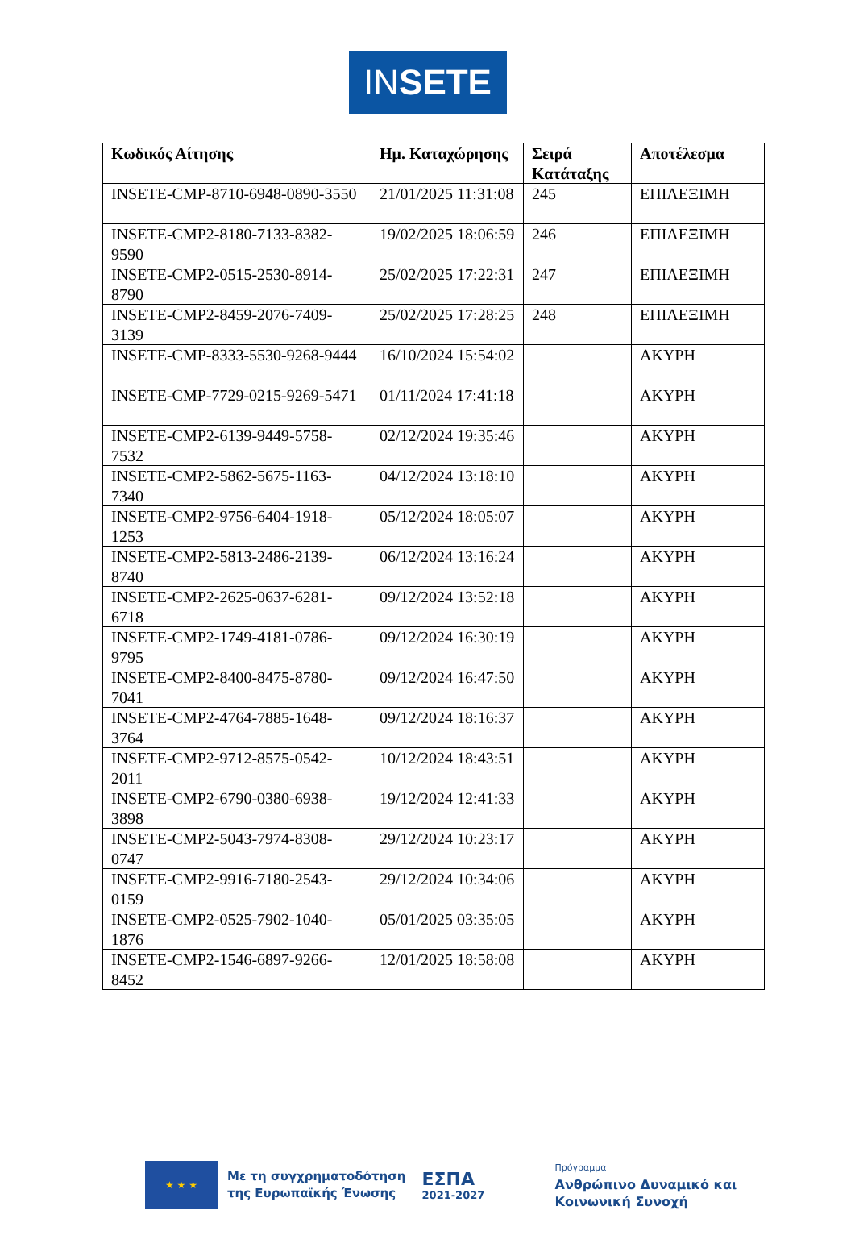INSETE
| Κωδικός Αίτησης | Ημ. Καταχώρησης | Σειρά Κατάταξης | Αποτέλεσμα |
| --- | --- | --- | --- |
| INSETE-CMP-8710-6948-0890-3550 | 21/01/2025 11:31:08 | 245 | ΕΠΙΛΕΞΙΜΗ |
| INSETE-CMP2-8180-7133-8382-9590 | 19/02/2025 18:06:59 | 246 | ΕΠΙΛΕΞΙΜΗ |
| INSETE-CMP2-0515-2530-8914-8790 | 25/02/2025 17:22:31 | 247 | ΕΠΙΛΕΞΙΜΗ |
| INSETE-CMP2-8459-2076-7409-3139 | 25/02/2025 17:28:25 | 248 | ΕΠΙΛΕΞΙΜΗ |
| INSETE-CMP-8333-5530-9268-9444 | 16/10/2024 15:54:02 | | ΑΚΥΡΗ |
| INSETE-CMP-7729-0215-9269-5471 | 01/11/2024 17:41:18 | | ΑΚΥΡΗ |
| INSETE-CMP2-6139-9449-5758-7532 | 02/12/2024 19:35:46 | | ΑΚΥΡΗ |
| INSETE-CMP2-5862-5675-1163-7340 | 04/12/2024 13:18:10 | | ΑΚΥΡΗ |
| INSETE-CMP2-9756-6404-1918-1253 | 05/12/2024 18:05:07 | | ΑΚΥΡΗ |
| INSETE-CMP2-5813-2486-2139-8740 | 06/12/2024 13:16:24 | | ΑΚΥΡΗ |
| INSETE-CMP2-2625-0637-6281-6718 | 09/12/2024 13:52:18 | | ΑΚΥΡΗ |
| INSETE-CMP2-1749-4181-0786-9795 | 09/12/2024 16:30:19 | | ΑΚΥΡΗ |
| INSETE-CMP2-8400-8475-8780-7041 | 09/12/2024 16:47:50 | | ΑΚΥΡΗ |
| INSETE-CMP2-4764-7885-1648-3764 | 09/12/2024 18:16:37 | | ΑΚΥΡΗ |
| INSETE-CMP2-9712-8575-0542-2011 | 10/12/2024 18:43:51 | | ΑΚΥΡΗ |
| INSETE-CMP2-6790-0380-6938-3898 | 19/12/2024 12:41:33 | | ΑΚΥΡΗ |
| INSETE-CMP2-5043-7974-8308-0747 | 29/12/2024 10:23:17 | | ΑΚΥΡΗ |
| INSETE-CMP2-9916-7180-2543-0159 | 29/12/2024 10:34:06 | | ΑΚΥΡΗ |
| INSETE-CMP2-0525-7902-1040-1876 | 05/01/2025 03:35:05 | | ΑΚΥΡΗ |
| INSETE-CMP2-1546-6897-9266-8452 | 12/01/2025 18:58:08 | | ΑΚΥΡΗ |
★ ★ ★
Με τη συγχρηματοδότηση
της Ευρωπαϊκής Ένωσης
ΕΣΠΑ
2021-2027
Πρόγραμμα
Ανθρώπινο Δυναμικό και
Κοινωνική Συνοχή